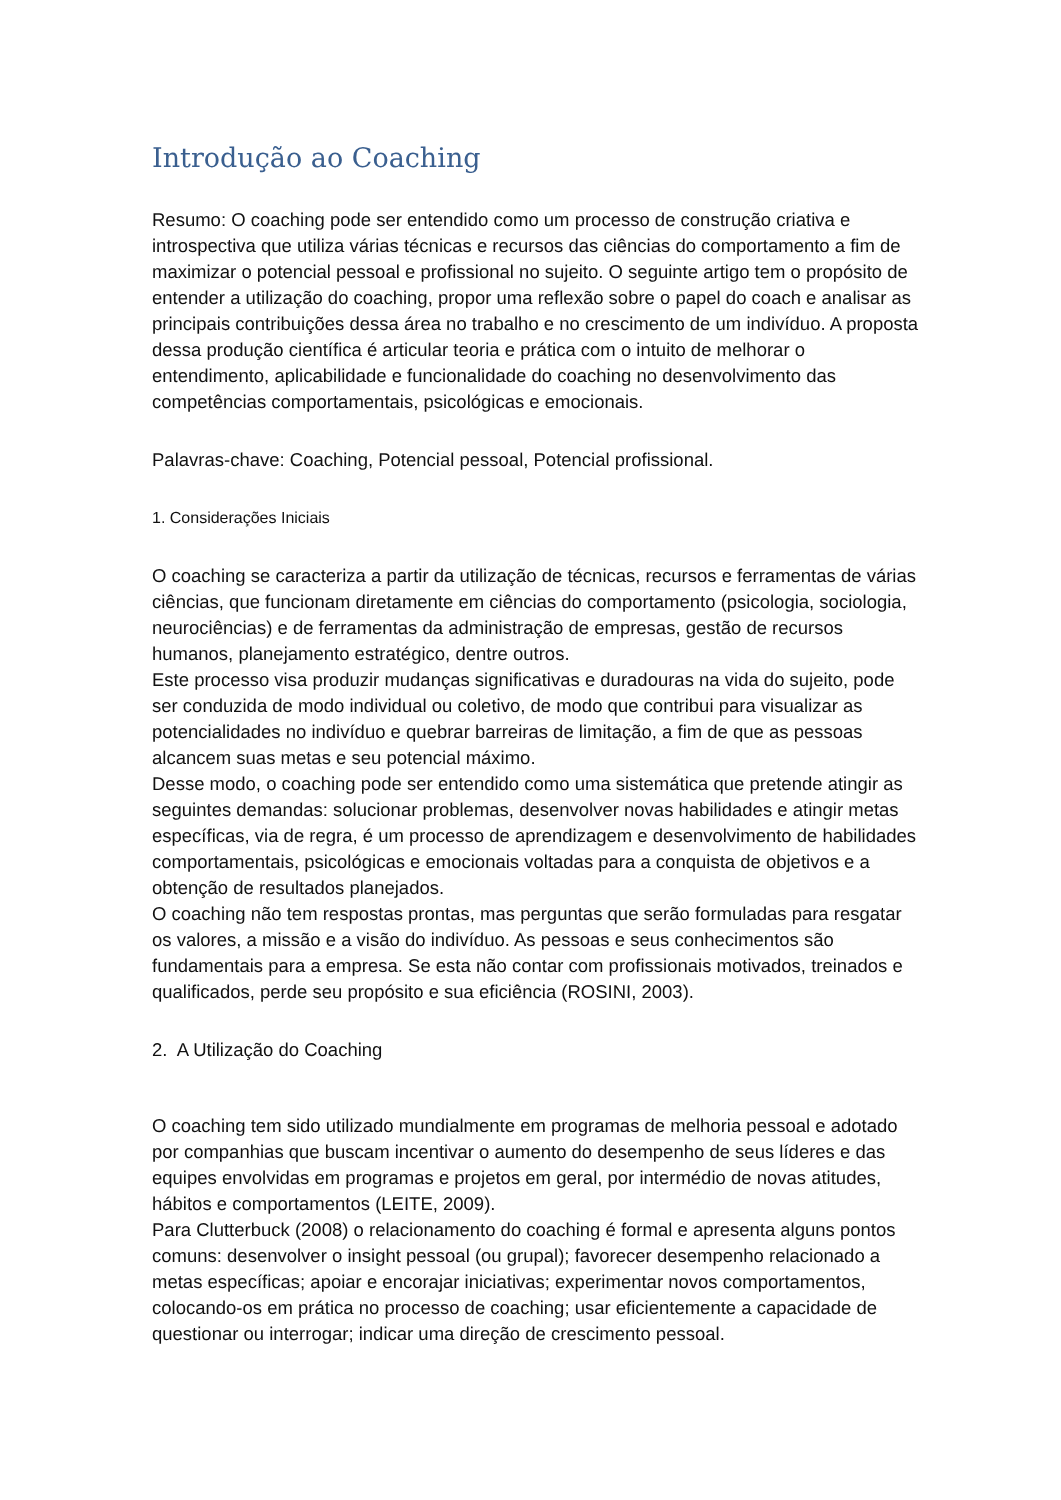Introdução ao Coaching
Resumo: O coaching pode ser entendido como um processo de construção criativa e introspectiva que utiliza várias técnicas e recursos das ciências do comportamento a fim de maximizar o potencial pessoal e profissional no sujeito. O seguinte artigo tem o propósito de entender a utilização do coaching, propor uma reflexão sobre o papel do coach e analisar as principais contribuições dessa área no trabalho e no crescimento de um indivíduo. A proposta dessa produção científica é articular teoria e prática com o intuito de melhorar o entendimento, aplicabilidade e funcionalidade do coaching no desenvolvimento das competências comportamentais, psicológicas e emocionais.
Palavras-chave: Coaching, Potencial pessoal, Potencial profissional.
1. Considerações Iniciais
O coaching se caracteriza a partir da utilização de técnicas, recursos e ferramentas de várias ciências, que funcionam diretamente em ciências do comportamento (psicologia, sociologia, neurociências) e de ferramentas da administração de empresas, gestão de recursos humanos, planejamento estratégico, dentre outros.
Este processo visa produzir mudanças significativas e duradouras na vida do sujeito, pode ser conduzida de modo individual ou coletivo, de modo que contribui para visualizar as potencialidades no indivíduo e quebrar barreiras de limitação, a fim de que as pessoas alcancem suas metas e seu potencial máximo.
Desse modo, o coaching pode ser entendido como uma sistemática que pretende atingir as seguintes demandas: solucionar problemas, desenvolver novas habilidades e atingir metas específicas, via de regra, é um processo de aprendizagem e desenvolvimento de habilidades comportamentais, psicológicas e emocionais voltadas para a conquista de objetivos e a obtenção de resultados planejados.
O coaching não tem respostas prontas, mas perguntas que serão formuladas para resgatar os valores, a missão e a visão do indivíduo. As pessoas e seus conhecimentos são fundamentais para a empresa. Se esta não contar com profissionais motivados, treinados e qualificados, perde seu propósito e sua eficiência (ROSINI, 2003).
2. A Utilização do Coaching
O coaching tem sido utilizado mundialmente em programas de melhoria pessoal e adotado por companhias que buscam incentivar o aumento do desempenho de seus líderes e das equipes envolvidas em programas e projetos em geral, por intermédio de novas atitudes, hábitos e comportamentos (LEITE, 2009).
Para Clutterbuck (2008) o relacionamento do coaching é formal e apresenta alguns pontos comuns: desenvolver o insight pessoal (ou grupal); favorecer desempenho relacionado a metas específicas; apoiar e encorajar iniciativas; experimentar novos comportamentos, colocando-os em prática no processo de coaching; usar eficientemente a capacidade de questionar ou interrogar; indicar uma direção de crescimento pessoal.